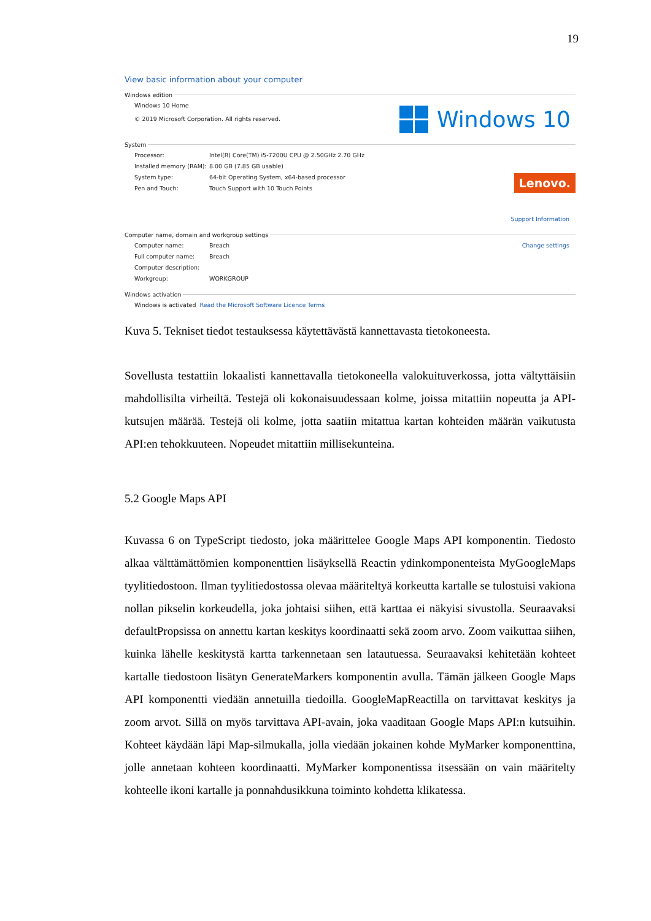19
View basic information about your computer
Windows edition
Windows 10 Home
© 2019 Microsoft Corporation. All rights reserved.
System
Processor: Intel(R) Core(TM) i5-7200U CPU @ 2.50GHz 2.70 GHz
Installed memory (RAM): 8.00 GB (7.85 GB usable)
System type: 64-bit Operating System, x64-based processor
Pen and Touch: Touch Support with 10 Touch Points
Support Information
Computer name, domain and workgroup settings
Computer name: Breach Change settings
Full computer name: Breach
Computer description:
Workgroup: WORKGROUP
Windows activation
Windows is activated Read the Microsoft Software Licence Terms
Windows 10
Lenovo.
Kuva 5. Tekniset tiedot testauksessa käytettävästä kannettavasta tietokoneesta.
Sovellusta testattiin lokaalisti kannettavalla tietokoneella valokuituverkossa, jotta vältyttäisiin mahdollisilta virheiltä. Testejä oli kokonaisuudessaan kolme, joissa mitattiin nopeutta ja API-kutsujen määrää. Testejä oli kolme, jotta saatiin mitattua kartan kohteiden määrän vaikutusta API:en tehokkuuteen. Nopeudet mitattiin millisekunteina.
5.2 Google Maps API
Kuvassa 6 on TypeScript tiedosto, joka määrittelee Google Maps API komponentin. Tiedosto alkaa välttämättömien komponenttien lisäyksellä Reactin ydinkomponenteista MyGoogleMaps tyylitiedostoon. Ilman tyylitiedostossa olevaa määriteltyä korkeutta kartalle se tulostuisi vakiona nollan pikselin korkeudella, joka johtaisi siihen, että karttaa ei näkyisi sivustolla. Seuraavaksi defaultPropsissa on annettu kartan keskitys koordinaatti sekä zoom arvo. Zoom vaikuttaa siihen, kuinka lähelle keskitystä kartta tarkennetaan sen latautuessa. Seuraavaksi kehitetään kohteet kartalle tiedostoon lisätyn GenerateMarkers komponentin avulla. Tämän jälkeen Google Maps API komponentti viedään annetuilla tiedoilla. GoogleMapReactilla on tarvittavat keskitys ja zoom arvot. Sillä on myös tarvittava API-avain, joka vaaditaan Google Maps API:n kutsuihin. Kohteet käydään läpi Map-silmukalla, jolla viedään jokainen kohde MyMarker komponenttina, jolle annetaan kohteen koordinaatti. MyMarker komponentissa itsessään on vain määritelty kohteelle ikoni kartalle ja ponnahdusikkuna toiminto kohdetta klikatessa.